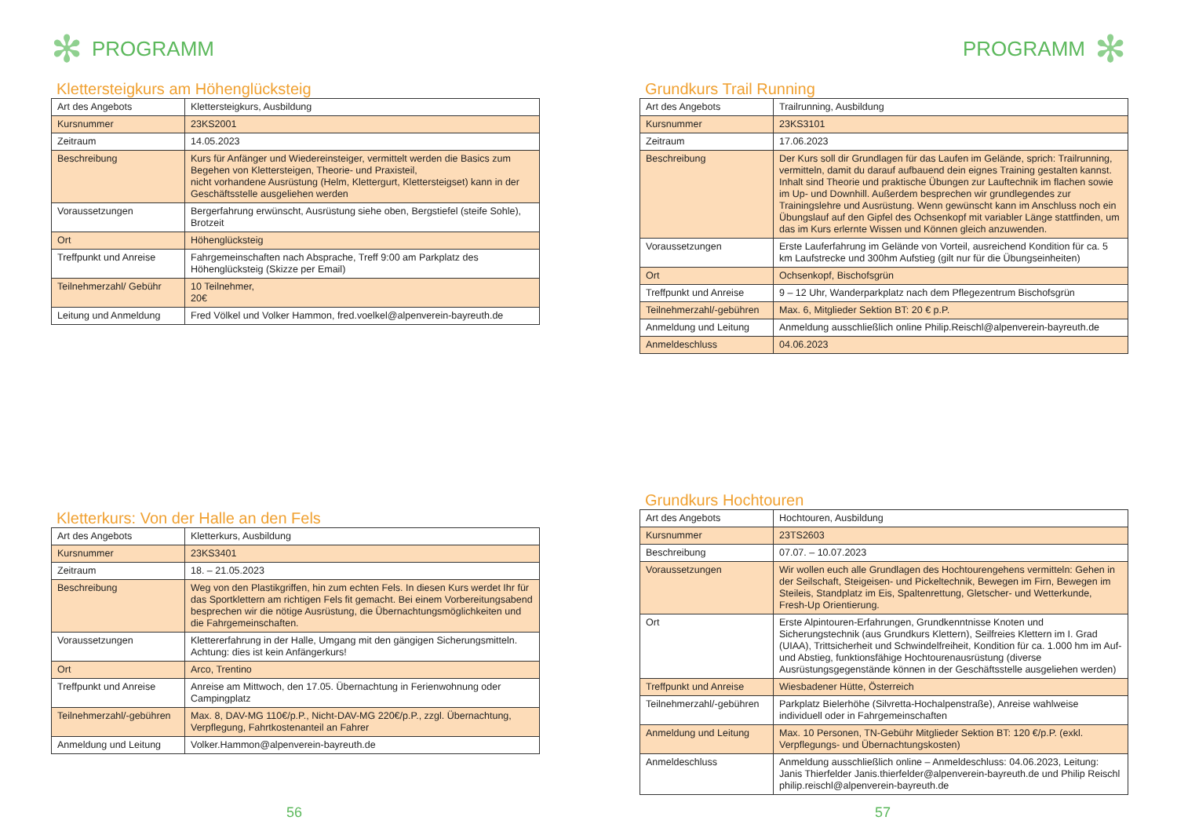✻ PROGRAMM
Klettersteigkurs am Höhenglücksteig
| Art des Angebots | Klettersteigkurs, Ausbildung |
| Kursnummer | 23KS2001 |
| Zeitraum | 14.05.2023 |
| Beschreibung | Kurs für Anfänger und Wiedereinsteiger, vermittelt werden die Basics zum Begehen von Klettersteigen, Theorie- und Praxisteil, nicht vorhandene Ausrüstung (Helm, Klettergurt, Klettersteigset) kann in der Geschäftsstelle ausgeliehen werden |
| Voraussetzungen | Bergerfahrung erwünscht, Ausrüstung siehe oben, Bergstiefel (steife Sohle), Brotzeit |
| Ort | Höhenglücksteig |
| Treffpunkt und Anreise | Fahrgemeinschaften nach Absprache, Treff 9:00 am Parkplatz des Höhenglücksteig (Skizze per Email) |
| Teilnehmerzahl/ Gebühr | 10 Teilnehmer, 20€ |
| Leitung und Anmeldung | Fred Völkel und Volker Hammon, fred.voelkel@alpenverein-bayreuth.de |
Kletterkurs: Von der Halle an den Fels
| Art des Angebots | Kletterkurs, Ausbildung |
| Kursnummer | 23KS3401 |
| Zeitraum | 18. – 21.05.2023 |
| Beschreibung | Weg von den Plastikgriffen, hin zum echten Fels. In diesen Kurs werdet Ihr für das Sportklettern am richtigen Fels fit gemacht. Bei einem Vorbereitungsabend besprechen wir die nötige Ausrüstung, die Übernachtungsmöglichkeiten und die Fahrgemeinschaften. |
| Voraussetzungen | Klettererfahrung in der Halle, Umgang mit den gängigen Sicherungsmitteln. Achtung: dies ist kein Anfängerkurs! |
| Ort | Arco, Trentino |
| Treffpunkt und Anreise | Anreise am Mittwoch, den 17.05. Übernachtung in Ferienwohnung oder Campingplatz |
| Teilnehmerzahl/-gebühren | Max. 8, DAV-MG 110€/p.P., Nicht-DAV-MG 220€/p.P., zzgl. Übernachtung, Verpflegung, Fahrtkostenanteil an Fahrer |
| Anmeldung und Leitung | Volker.Hammon@alpenverein-bayreuth.de |
56
PROGRAMM ✻
Grundkurs Trail Running
| Art des Angebots | Trailrunning, Ausbildung |
| Kursnummer | 23KS3101 |
| Zeitraum | 17.06.2023 |
| Beschreibung | Der Kurs soll dir Grundlagen für das Laufen im Gelände, sprich: Trailrunning, vermitteln, damit du darauf aufbauend dein eignes Training gestalten kannst. Inhalt sind Theorie und praktische Übungen zur Lauftechnik im flachen sowie im Up- und Downhill. Außerdem besprechen wir grundlegendes zur Trainingslehre und Ausrüstung. Wenn gewünscht kann im Anschluss noch ein Übungslauf auf den Gipfel des Ochsenkopf mit variabler Länge stattfinden, um das im Kurs erlernte Wissen und Können gleich anzuwenden. |
| Voraussetzungen | Erste Lauferfahrung im Gelände von Vorteil, ausreichend Kondition für ca. 5 km Laufstrecke und 300hm Aufstieg (gilt nur für die Übungseinheiten) |
| Ort | Ochsenkopf, Bischofsgrün |
| Treffpunkt und Anreise | 9 – 12 Uhr, Wanderparkplatz nach dem Pflegezentrum Bischofsgrün |
| Teilnehmerzahl/-gebühren | Max. 6, Mitglieder Sektion BT: 20 € p.P. |
| Anmeldung und Leitung | Anmeldung ausschließlich online Philip.Reischl@alpenverein-bayreuth.de |
| Anmeldeschluss | 04.06.2023 |
Grundkurs Hochtouren
| Art des Angebots | Hochtouren, Ausbildung |
| Kursnummer | 23TS2603 |
| Beschreibung | 07.07. – 10.07.2023 |
| Voraussetzungen | Wir wollen euch alle Grundlagen des Hochtourengehens vermitteln: Gehen in der Seilschaft, Steigeisen- und Pickeltechnik, Bewegen im Firn, Bewegen im Steileis, Standplatz im Eis, Spaltenrettung, Gletscher- und Wetterkunde, Fresh-Up Orientierung. |
| Ort | Erste Alpintouren-Erfahrungen, Grundkenntnisse Knoten und Sicherungstechnik (aus Grundkurs Klettern), Seilfreies Klettern im I. Grad (UIAA), Trittsicherheit und Schwindelfreiheit, Kondition für ca. 1.000 hm im Auf- und Abstieg, funktionsfähige Hochtourenausrüstung (diverse Ausrüstungsgegenstände können in der Geschäftsstelle ausgeliehen werden) |
| Treffpunkt und Anreise | Wiesbadener Hütte, Österreich |
| Teilnehmerzahl/-gebühren | Parkplatz Bielerhöhe (Silvretta-Hochalpenstraße), Anreise wahlweise individuell oder in Fahrgemeinschaften |
| Anmeldung und Leitung | Max. 10 Personen, TN-Gebühr Mitglieder Sektion BT: 120 €/p.P. (exkl. Verpflegungs- und Übernachtungskosten) |
| Anmeldeschluss | Anmeldung ausschließlich online – Anmeldeschluss: 04.06.2023, Leitung: Janis Thierfelder Janis.thierfelder@alpenverein-bayreuth.de und Philip Reischl philip.reischl@alpenverein-bayreuth.de |
57